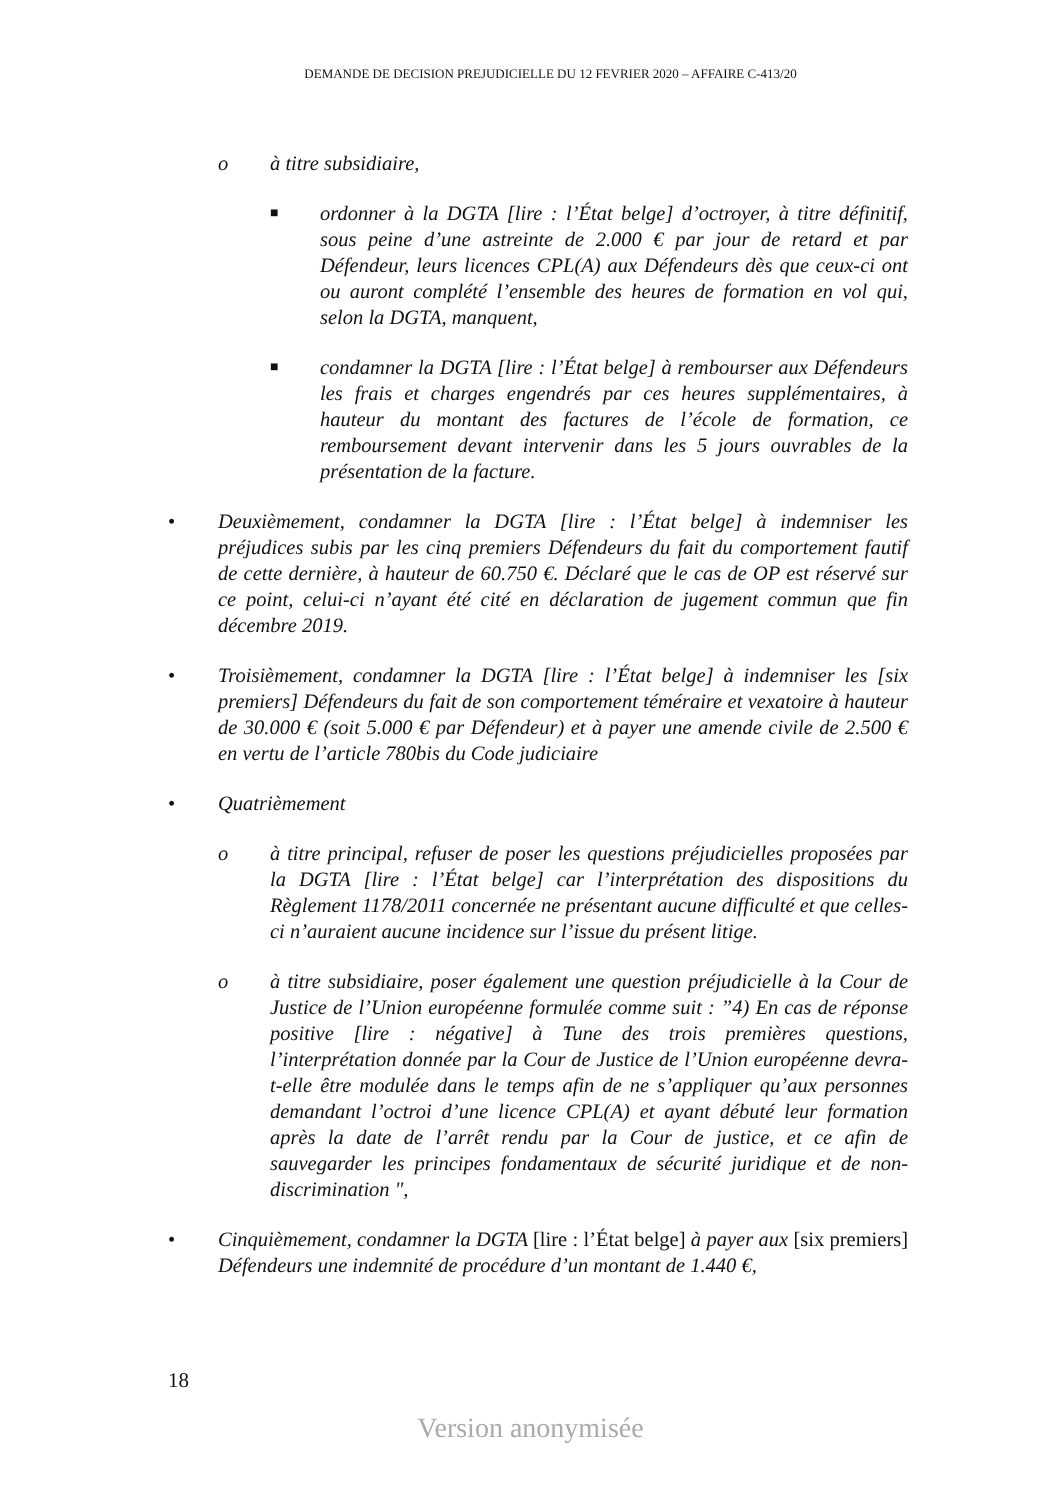DEMANDE DE DECISION PREJUDICIELLE DU 12 FEVRIER 2020 – AFFAIRE C-413/20
o à titre subsidiaire,
■
ordonner à la DGTA [lire : l’État belge] d’octroyer, à titre définitif, sous peine d’une astreinte de 2.000 € par jour de retard et par Défendeur, leurs licences CPL(A) aux Défendeurs dès que ceux-ci ont ou auront complété l’ensemble des heures de formation en vol qui, selon la DGTA, manquent,
■
condamner la DGTA [lire : l’État belge] à rembourser aux Défendeurs les frais et charges engendrés par ces heures supplémentaires, à hauteur du montant des factures de l’école de formation, ce remboursement devant intervenir dans les 5 jours ouvrables de la présentation de la facture.
• Deuxièmement, condamner la DGTA [lire : l’État belge] à indemniser les préjudices subis par les cinq premiers Défendeurs du fait du comportement fautif de cette dernière, à hauteur de 60.750 €. Déclaré que le cas de OP est réservé sur ce point, celui-ci n’ayant été cité en déclaration de jugement commun que fin décembre 2019.
• Troisièmement, condamner la DGTA [lire : l’État belge] à indemniser les [six premiers] Défendeurs du fait de son comportement téméraire et vexatoire à hauteur de 30.000 € (soit 5.000 € par Défendeur) et à payer une amende civile de 2.500 € en vertu de l’article 780bis du Code judiciaire
• Quatrièmement
o à titre principal, refuser de poser les questions préjudicielles proposées par la DGTA [lire : l’État belge] car l’interprétation des dispositions du Règlement 1178/2011 concernée ne présentant aucune difficulté et que celles-ci n’auraient aucune incidence sur l’issue du présent litige.
o à titre subsidiaire, poser également une question préjudicielle à la Cour de Justice de l’Union européenne formulée comme suit : ”4) En cas de réponse positive [lire : négative] à Tune des trois premières questions, l’interprétation donnée par la Cour de Justice de l’Union européenne devra- t-elle être modulée dans le temps afin de ne s’appliquer qu’aux personnes demandant l’octroi d’une licence CPL(A) et ayant débuté leur formation après la date de l’arrêt rendu par la Cour de justice, et ce afin de sauvegarder les principes fondamentaux de sécurité juridique et de non- discrimination ",
• Cinquièmement, condamner la DGTA [lire : l’État belge] à payer aux [six premiers] Défendeurs une indemnité de procédure d’un montant de 1.440 €,
18
Version anonymisée